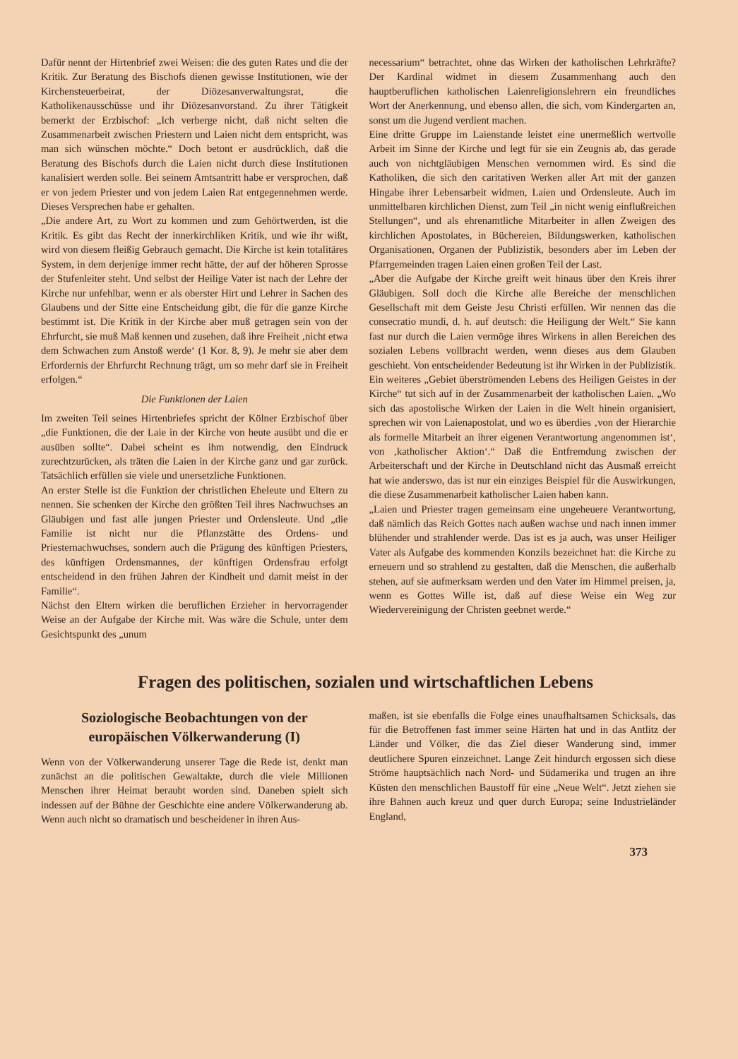Dafür nennt der Hirtenbrief zwei Weisen: die des guten Rates und die der Kritik. Zur Beratung des Bischofs dienen gewisse Institutionen, wie der Kirchensteuerbeirat, der Diözesanverwaltungsrat, die Katholikenausschüsse und ihr Diözesanvorstand. Zu ihrer Tätigkeit bemerkt der Erzbischof: „Ich verberge nicht, daß nicht selten die Zusammenarbeit zwischen Priestern und Laien nicht dem entspricht, was man sich wünschen möchte.“ Doch betont er ausdrücklich, daß die Beratung des Bischofs durch die Laien nicht durch diese Institutionen kanalisiert werden solle. Bei seinem Amtsantritt habe er versprochen, daß er von jedem Priester und von jedem Laien Rat entgegennehmen werde. Dieses Versprechen habe er gehalten.
„Die andere Art, zu Wort zu kommen und zum Gehörtwerden, ist die Kritik. Es gibt das Recht der innerkirchliken Kritik, und wie ihr wißt, wird von diesem fleißig Gebrauch gemacht. Die Kirche ist kein totalitäres System, in dem derjenige immer recht hätte, der auf der höheren Sprosse der Stufenleiter steht. Und selbst der Heilige Vater ist nach der Lehre der Kirche nur unfehlbar, wenn er als oberster Hirt und Lehrer in Sachen des Glaubens und der Sitte eine Entscheidung gibt, die für die ganze Kirche bestimmt ist. Die Kritik in der Kirche aber muß getragen sein von der Ehrfurcht, sie muß Maß kennen und zusehen, daß ihre Freiheit ‚nicht etwa dem Schwachen zum Anstoß werde‘ (1 Kor. 8, 9). Je mehr sie aber dem Erfordernis der Ehrfurcht Rechnung trägt, um so mehr darf sie in Freiheit erfolgen.“
Die Funktionen der Laien
Im zweiten Teil seines Hirtenbriefes spricht der Kölner Erzbischof über „die Funktionen, die der Laie in der Kirche von heute ausübt und die er ausüben sollte“. Dabei scheint es ihm notwendig, den Eindruck zurechtzurücken, als träten die Laien in der Kirche ganz und gar zurück. Tatsächlich erfüllen sie viele und unersetzliche Funktionen.
An erster Stelle ist die Funktion der christlichen Eheleute und Eltern zu nennen. Sie schenken der Kirche den größten Teil ihres Nachwuchses an Gläubigen und fast alle jungen Priester und Ordensleute. Und „die Familie ist nicht nur die Pflanzstätte des Ordens- und Priesternachwuchses, sondern auch die Prägung des künftigen Priesters, des künftigen Ordensmannes, der künftigen Ordensfrau erfolgt entscheidend in den frühen Jahren der Kindheit und damit meist in der Familie“.
Nächst den Eltern wirken die beruflichen Erzieher in hervorragender Weise an der Aufgabe der Kirche mit. Was wäre die Schule, unter dem Gesichtspunkt des „unum
necessarium“ betrachtet, ohne das Wirken der katholischen Lehrkräfte? Der Kardinal widmet in diesem Zusammenhang auch den hauptberuflichen katholischen Laienreligionslehrern ein freundliches Wort der Anerkennung, und ebenso allen, die sich, vom Kindergarten an, sonst um die Jugend verdient machen.
Eine dritte Gruppe im Laienstande leistet eine unermeßlich wertvolle Arbeit im Sinne der Kirche und legt für sie ein Zeugnis ab, das gerade auch von nichtgläubigen Menschen vernommen wird. Es sind die Katholiken, die sich den caritativen Werken aller Art mit der ganzen Hingabe ihrer Lebensarbeit widmen, Laien und Ordensleute. Auch im unmittelbaren kirchlichen Dienst, zum Teil „in nicht wenig einflußreichen Stellungen“, und als ehrenamtliche Mitarbeiter in allen Zweigen des kirchlichen Apostolates, in Büchereien, Bildungswerken, katholischen Organisationen, Organen der Publizistik, besonders aber im Leben der Pfarrgemeinden tragen Laien einen großen Teil der Last.
„Aber die Aufgabe der Kirche greift weit hinaus über den Kreis ihrer Gläubigen. Soll doch die Kirche alle Bereiche der menschlichen Gesellschaft mit dem Geiste Jesu Christi erfüllen. Wir nennen das die consecratio mundi, d. h. auf deutsch: die Heiligung der Welt.“ Sie kann fast nur durch die Laien vermöge ihres Wirkens in allen Bereichen des sozialen Lebens vollbracht werden, wenn dieses aus dem Glauben geschieht. Von entscheidender Bedeutung ist ihr Wirken in der Publizistik.
Ein weiteres „Gebiet überströmenden Lebens des Heiligen Geistes in der Kirche“ tut sich auf in der Zusammenarbeit der katholischen Laien. „Wo sich das apostolische Wirken der Laien in die Welt hinein organisiert, sprechen wir von Laienapostolat, und wo es überdies ‚von der Hierarchie als formelle Mitarbeit an ihrer eigenen Verantwortung angenommen ist‘, von ‚katholischer Aktion‘.“ Daß die Entfremdung zwischen der Arbeiterschaft und der Kirche in Deutschland nicht das Ausmaß erreicht hat wie anderswo, das ist nur ein einziges Beispiel für die Auswirkungen, die diese Zusammenarbeit katholischer Laien haben kann.
„Laien und Priester tragen gemeinsam eine ungeheuere Verantwortung, daß nämlich das Reich Gottes nach außen wachse und nach innen immer blühender und strahlender werde. Das ist es ja auch, was unser Heiliger Vater als Aufgabe des kommenden Konzils bezeichnet hat: die Kirche zu erneuern und so strahlend zu gestalten, daß die Menschen, die außerhalb stehen, auf sie aufmerksam werden und den Vater im Himmel preisen, ja, wenn es Gottes Wille ist, daß auf diese Weise ein Weg zur Wiedervereinigung der Christen geebnet werde.“
Fragen des politischen, sozialen und wirtschaftlichen Lebens
Soziologische Beobachtungen von der europäischen Völkerwanderung (I)
Wenn von der Völkerwanderung unserer Tage die Rede ist, denkt man zunächst an die politischen Gewaltakte, durch die viele Millionen Menschen ihrer Heimat beraubt worden sind. Daneben spielt sich indessen auf der Bühne der Geschichte eine andere Völkerwanderung ab. Wenn auch nicht so dramatisch und bescheidener in ihren Aus-
maßen, ist sie ebenfalls die Folge eines unaufhaltsamen Schicksals, das für die Betroffenen fast immer seine Härten hat und in das Antlitz der Länder und Völker, die das Ziel dieser Wanderung sind, immer deutlichere Spuren einzeichnet. Lange Zeit hindurch ergossen sich diese Ströme hauptsächlich nach Nord- und Südamerika und trugen an ihre Küsten den menschlichen Baustoff für eine „Neue Welt“. Jetzt ziehen sie ihre Bahnen auch kreuz und quer durch Europa; seine Industrieländer England,
373